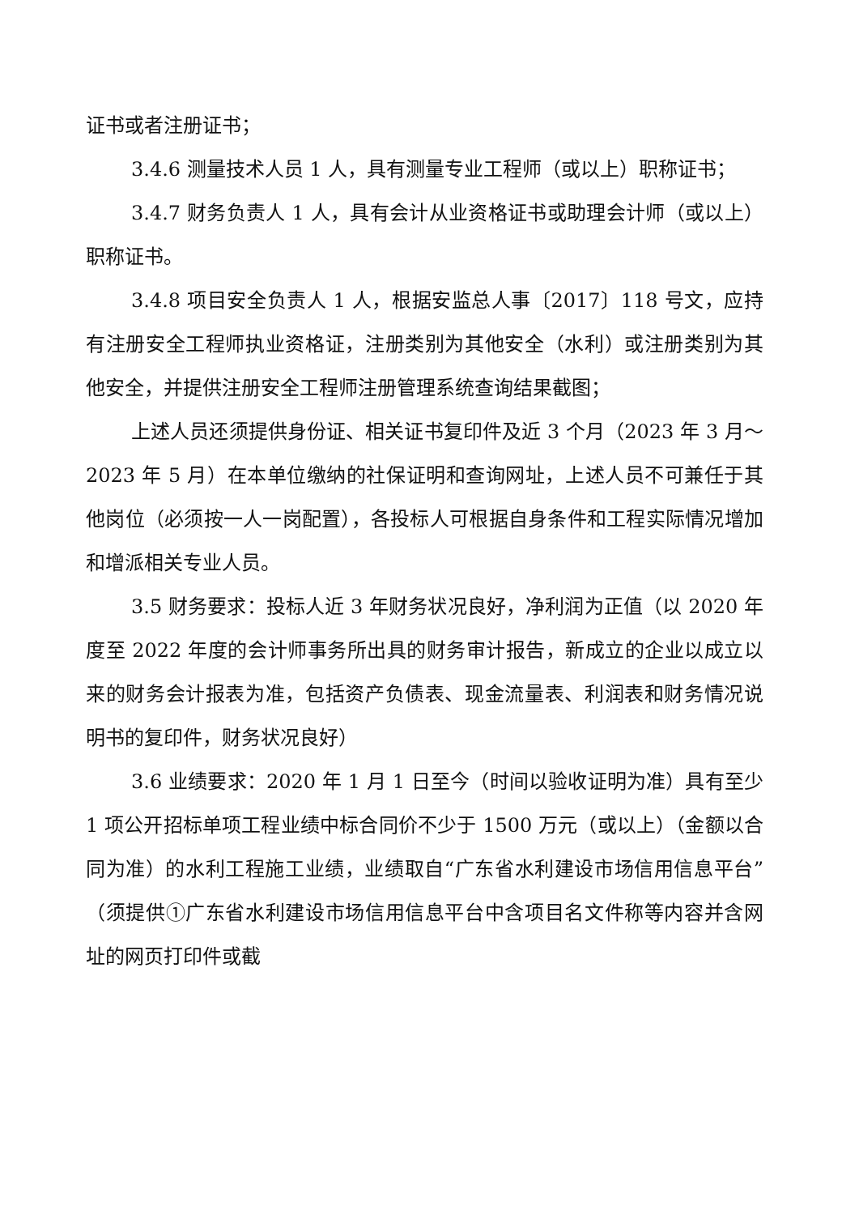证书或者注册证书；
3.4.6 测量技术人员 1 人，具有测量专业工程师（或以上）职称证书；
3.4.7 财务负责人 1 人，具有会计从业资格证书或助理会计师（或以上）职称证书。
3.4.8 项目安全负责人 1 人，根据安监总人事〔2017〕118 号文，应持有注册安全工程师执业资格证，注册类别为其他安全（水利）或注册类别为其他安全，并提供注册安全工程师注册管理系统查询结果截图；
上述人员还须提供身份证、相关证书复印件及近 3 个月（2023 年 3 月～2023 年 5 月）在本单位缴纳的社保证明和查询网址，上述人员不可兼任于其他岗位（必须按一人一岗配置），各投标人可根据自身条件和工程实际情况增加和增派相关专业人员。
3.5 财务要求：投标人近 3 年财务状况良好，净利润为正值（以 2020 年度至 2022 年度的会计师事务所出具的财务审计报告，新成立的企业以成立以来的财务会计报表为准，包括资产负债表、现金流量表、利润表和财务情况说明书的复印件，财务状况良好）
3.6 业绩要求：2020 年 1 月 1 日至今（时间以验收证明为准）具有至少 1 项公开招标单项工程业绩中标合同价不少于 1500 万元（或以上）（金额以合同为准）的水利工程施工业绩，业绩取自“广东省水利建设市场信用信息平台”（须提供①广东省水利建设市场信用信息平台中含项目名文件称等内容并含网址的网页打印件或截